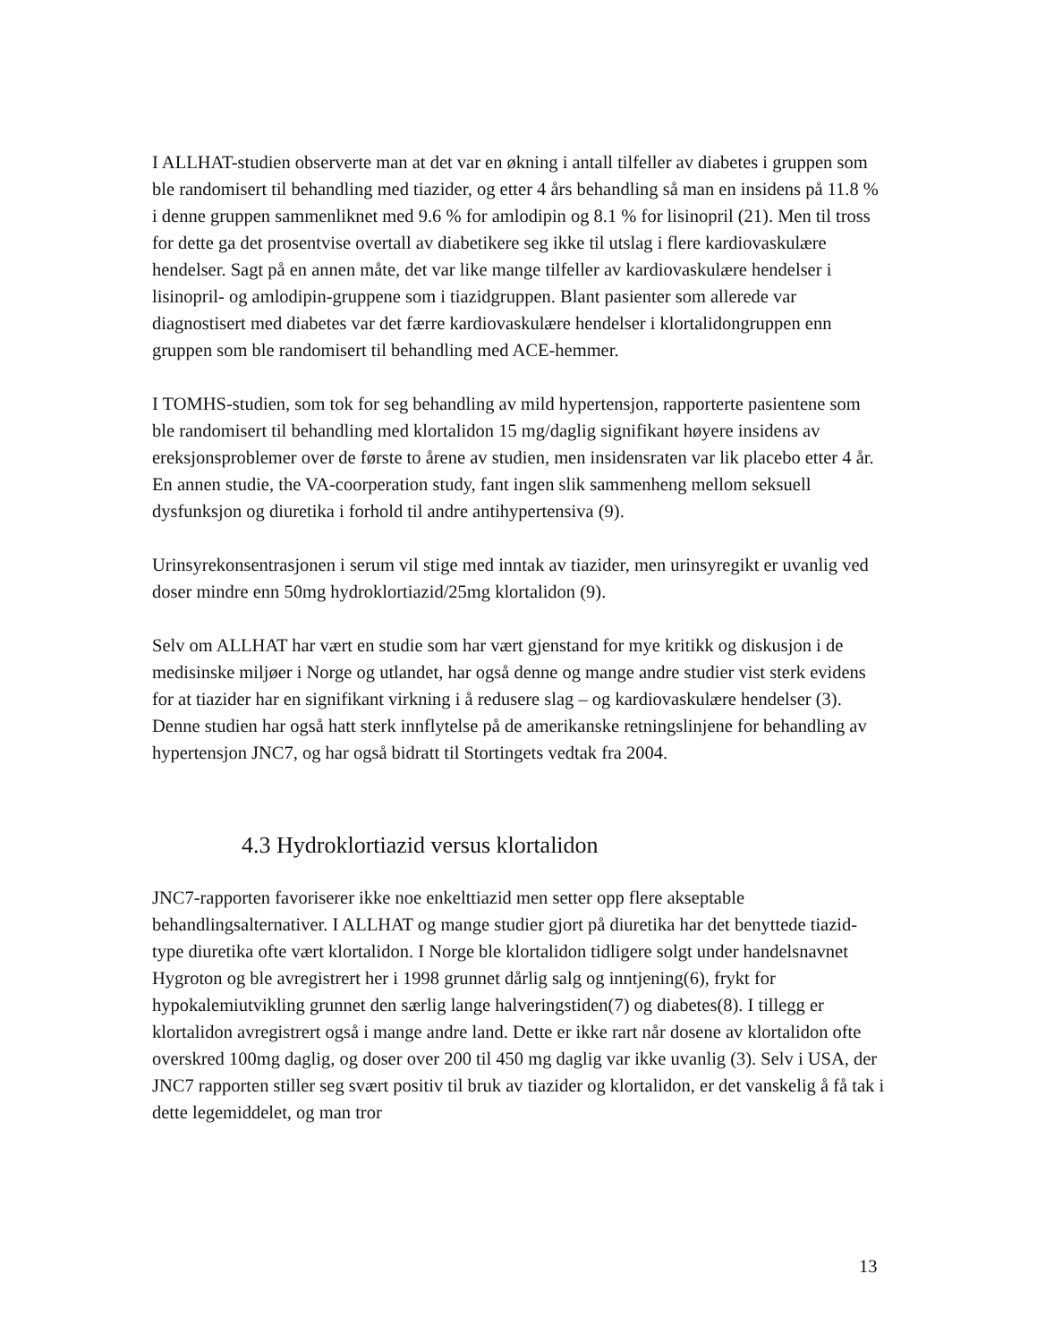I ALLHAT-studien observerte man at det var en økning i antall tilfeller av diabetes i gruppen som ble randomisert til behandling med tiazider, og etter 4 års behandling så man en insidens på 11.8 % i denne gruppen sammenliknet med 9.6 % for amlodipin og 8.1 % for lisinopril (21). Men til tross for dette ga det prosentvise overtall av diabetikere seg ikke til utslag i flere kardiovaskulære hendelser. Sagt på en annen måte, det var like mange tilfeller av kardiovaskulære hendelser i lisinopril- og amlodipin-gruppene som i tiazidgruppen. Blant pasienter som allerede var diagnostisert med diabetes var det færre kardiovaskulære hendelser i klortalidongruppen enn gruppen som ble randomisert til behandling med ACE-hemmer.
I TOMHS-studien, som tok for seg behandling av mild hypertensjon, rapporterte pasientene som ble randomisert til behandling med klortalidon 15 mg/daglig signifikant høyere insidens av ereksjonsproblemer over de første to årene av studien, men insidensraten var lik placebo etter 4 år. En annen studie, the VA-coorperation study, fant ingen slik sammenheng mellom seksuell dysfunksjon og diuretika i forhold til andre antihypertensiva (9).
Urinsyrekonsentrasjonen i serum vil stige med inntak av tiazider, men urinsyregikt er uvanlig ved doser mindre enn 50mg hydroklortiazid/25mg klortalidon (9).
Selv om ALLHAT har vært en studie som har vært gjenstand for mye kritikk og diskusjon i de medisinske miljøer i Norge og utlandet, har også denne og mange andre studier vist sterk evidens for at tiazider har en signifikant virkning i å redusere slag – og kardiovaskulære hendelser (3). Denne studien har også hatt sterk innflytelse på de amerikanske retningslinjene for behandling av hypertensjon JNC7, og har også bidratt til Stortingets vedtak fra 2004.
4.3 Hydroklortiazid versus klortalidon
JNC7-rapporten favoriserer ikke noe enkelttiazid men setter opp flere akseptable behandlingsalternativer. I ALLHAT og mange studier gjort på diuretika har det benyttede tiazid-type diuretika ofte vært klortalidon. I Norge ble klortalidon tidligere solgt under handelsnavnet Hygroton og ble avregistrert her i 1998 grunnet dårlig salg og inntjening(6), frykt for hypokalemiutvikling grunnet den særlig lange halveringstiden(7) og diabetes(8). I tillegg er klortalidon avregistrert også i mange andre land. Dette er ikke rart når dosene av klortalidon ofte overskred 100mg daglig, og doser over 200 til 450 mg daglig var ikke uvanlig (3). Selv i USA, der JNC7 rapporten stiller seg svært positiv til bruk av tiazider og klortalidon, er det vanskelig å få tak i dette legemiddelet, og man tror
13